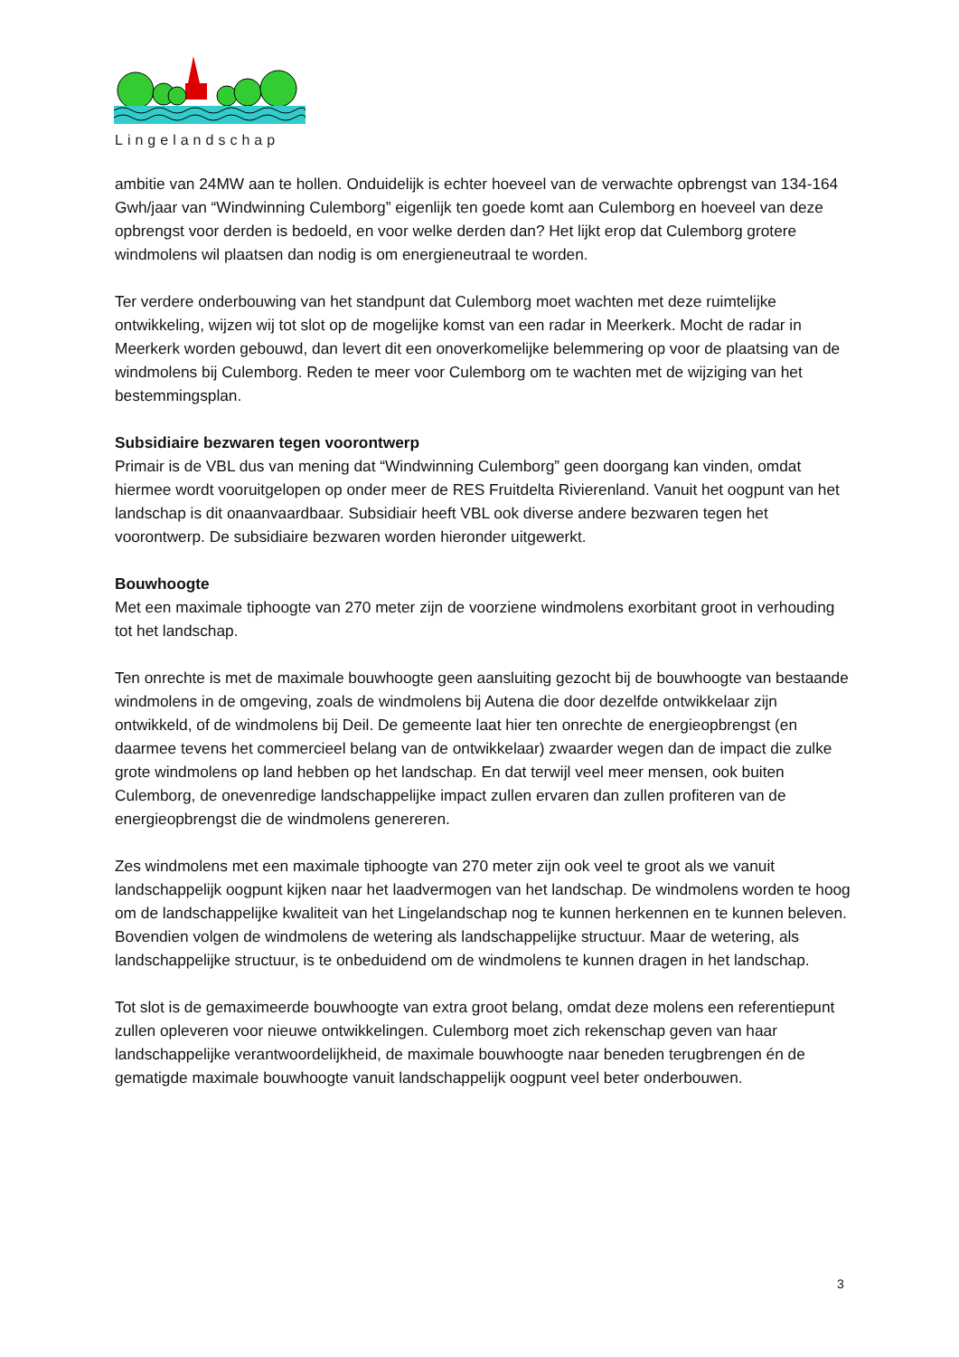Lingelandschap
ambitie van 24MW aan te hollen. Onduidelijk is echter hoeveel van de verwachte opbrengst van 134-164 Gwh/jaar van “Windwinning Culemborg” eigenlijk ten goede komt aan Culemborg en hoeveel van deze opbrengst voor derden is bedoeld, en voor welke derden dan? Het lijkt erop dat Culemborg grotere windmolens wil plaatsen dan nodig is om energieneutraal te worden.
Ter verdere onderbouwing van het standpunt dat Culemborg moet wachten met deze ruimtelijke ontwikkeling, wijzen wij tot slot op de mogelijke komst van een radar in Meerkerk. Mocht de radar in Meerkerk worden gebouwd, dan levert dit een onoverkomelijke belemmering op voor de plaatsing van de windmolens bij Culemborg. Reden te meer voor Culemborg om te wachten met de wijziging van het bestemmingsplan.
Subsidiaire bezwaren tegen voorontwerp
Primair is de VBL dus van mening dat “Windwinning Culemborg” geen doorgang kan vinden, omdat hiermee wordt vooruitgelopen op onder meer de RES Fruitdelta Rivierenland. Vanuit het oogpunt van het landschap is dit onaanvaardbaar. Subsidiair heeft VBL ook diverse andere bezwaren tegen het voorontwerp. De subsidiaire bezwaren worden hieronder uitgewerkt.
Bouwhoogte
Met een maximale tiphoogte van 270 meter zijn de voorziene windmolens exorbitant groot in verhouding tot het landschap.
Ten onrechte is met de maximale bouwhoogte geen aansluiting gezocht bij de bouwhoogte van bestaande windmolens in de omgeving, zoals de windmolens bij Autena die door dezelfde ontwikkelaar zijn ontwikkeld, of de windmolens bij Deil. De gemeente laat hier ten onrechte de energieopbrengst (en daarmee tevens het commercieel belang van de ontwikkelaar) zwaarder wegen dan de impact die zulke grote windmolens op land hebben op het landschap. En dat terwijl veel meer mensen, ook buiten Culemborg, de onevenredige landschappelijke impact zullen ervaren dan zullen profiteren van de energieopbrengst die de windmolens genereren.
Zes windmolens met een maximale tiphoogte van 270 meter zijn ook veel te groot als we vanuit landschappelijk oogpunt kijken naar het laadvermogen van het landschap. De windmolens worden te hoog om de landschappelijke kwaliteit van het Lingelandschap nog te kunnen herkennen en te kunnen beleven. Bovendien volgen de windmolens de wetering als landschappelijke structuur. Maar de wetering, als landschappelijke structuur, is te onbeduidend om de windmolens te kunnen dragen in het landschap.
Tot slot is de gemaximeerde bouwhoogte van extra groot belang, omdat deze molens een referentiepunt zullen opleveren voor nieuwe ontwikkelingen. Culemborg moet zich rekenschap geven van haar landschappelijke verantwoordelijkheid, de maximale bouwhoogte naar beneden terugbrengen én de gematigde maximale bouwhoogte vanuit landschappelijk oogpunt veel beter onderbouwen.
3